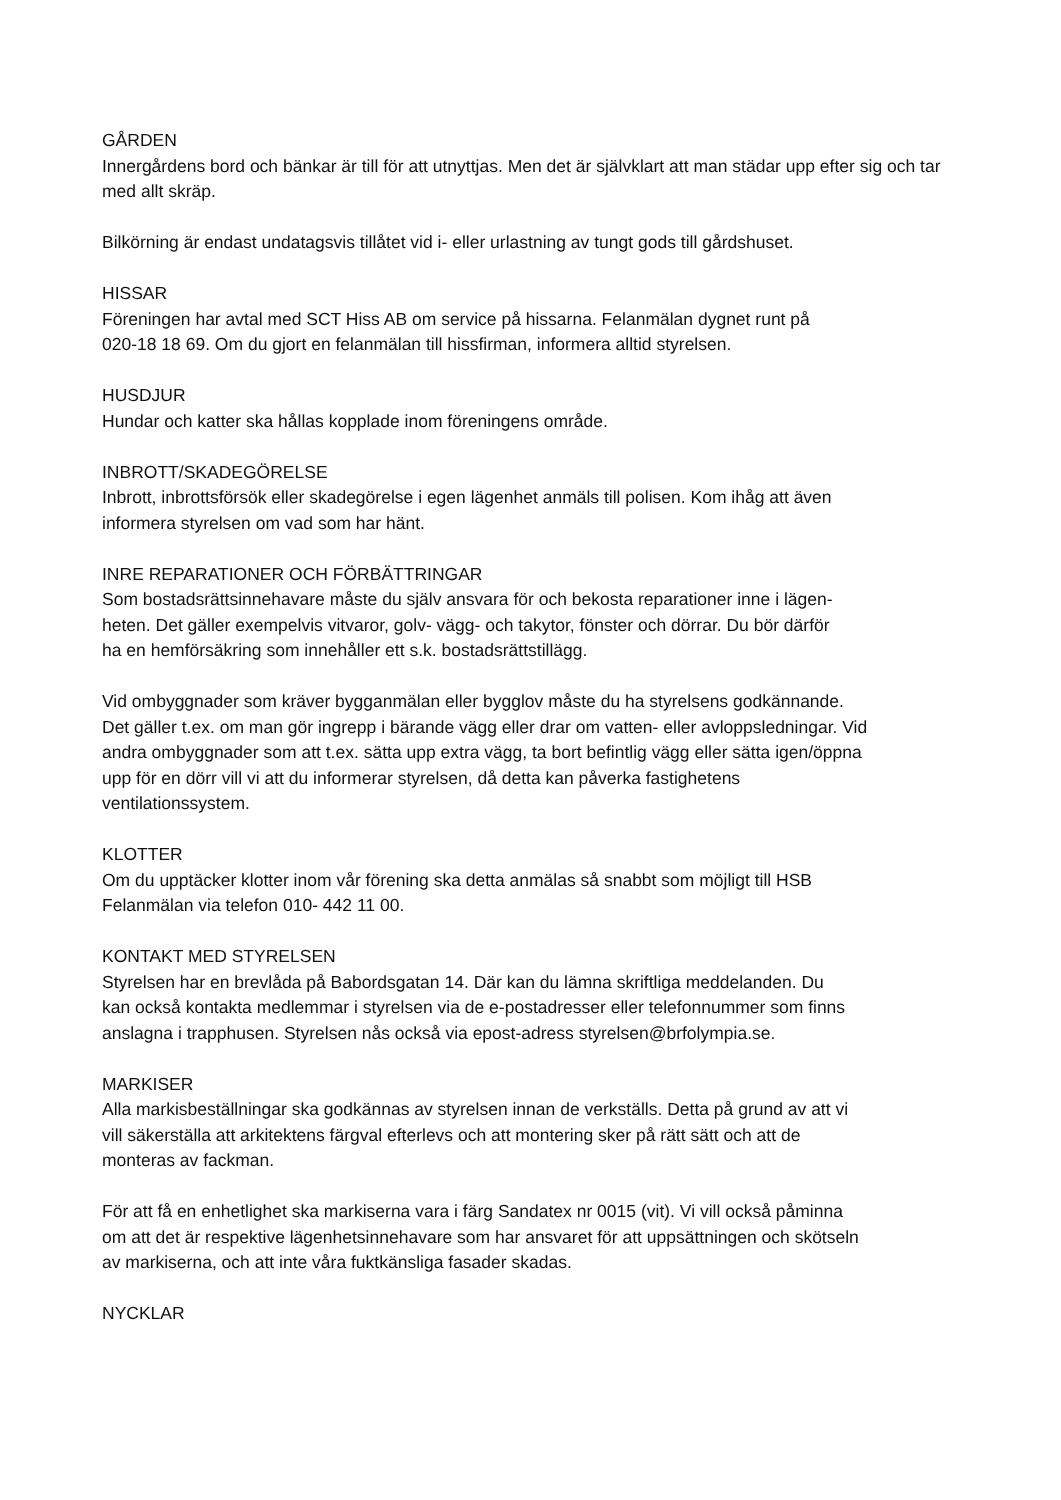GÅRDEN
Innergårdens bord och bänkar är till för att utnyttjas. Men det är självklart att man städar upp efter sig och tar med allt skräp.
Bilkörning är endast undatagsvis tillåtet vid i- eller urlastning av tungt gods till gårdshuset.
HISSAR
Föreningen har avtal med SCT Hiss AB om service på hissarna. Felanmälan dygnet runt på
020-18 18 69. Om du gjort en felanmälan till hissfirman, informera alltid styrelsen.
HUSDJUR
Hundar och katter ska hållas kopplade inom föreningens område.
INBROTT/SKADEGÖRELSE
Inbrott, inbrottsförsök eller skadegörelse i egen lägenhet anmäls till polisen. Kom ihåg att även
informera styrelsen om vad som har hänt.
INRE REPARATIONER OCH FÖRBÄTTRINGAR
Som bostadsrättsinnehavare måste du själv ansvara för och bekosta reparationer inne i lägen-
heten. Det gäller exempelvis vitvaror, golv- vägg- och takytor, fönster och dörrar. Du bör därför
ha en hemförsäkring som innehåller ett s.k. bostadsrättstillägg.
Vid ombyggnader som kräver bygganmälan eller bygglov måste du ha styrelsens godkännande.
Det gäller t.ex. om man gör ingrepp i bärande vägg eller drar om vatten- eller avloppsledningar. Vid
andra ombyggnader som att t.ex. sätta upp extra vägg, ta bort befintlig vägg eller sätta igen/öppna
upp för en dörr vill vi att du informerar styrelsen, då detta kan påverka fastighetens
ventilationssystem.
KLOTTER
Om du upptäcker klotter inom vår förening ska detta anmälas så snabbt som möjligt till HSB
Felanmälan via telefon 010- 442 11 00.
KONTAKT MED STYRELSEN
Styrelsen har en brevlåda på Babordsgatan 14. Där kan du lämna skriftliga meddelanden. Du
kan också kontakta medlemmar i styrelsen via de e-postadresser eller telefonnummer som finns
anslagna i trapphusen. Styrelsen nås också via epost-adress styrelsen@brfolympia.se.
MARKISER
Alla markisbeställningar ska godkännas av styrelsen innan de verkställs. Detta på grund av att vi
vill säkerställa att arkitektens färgval efterlevs och att montering sker på rätt sätt och att de
monteras av fackman.
För att få en enhetlighet ska markiserna vara i färg Sandatex nr 0015 (vit). Vi vill också påminna
om att det är respektive lägenhetsinnehavare som har ansvaret för att uppsättningen och skötseln
av markiserna, och att inte våra fuktkänsliga fasader skadas.
NYCKLAR